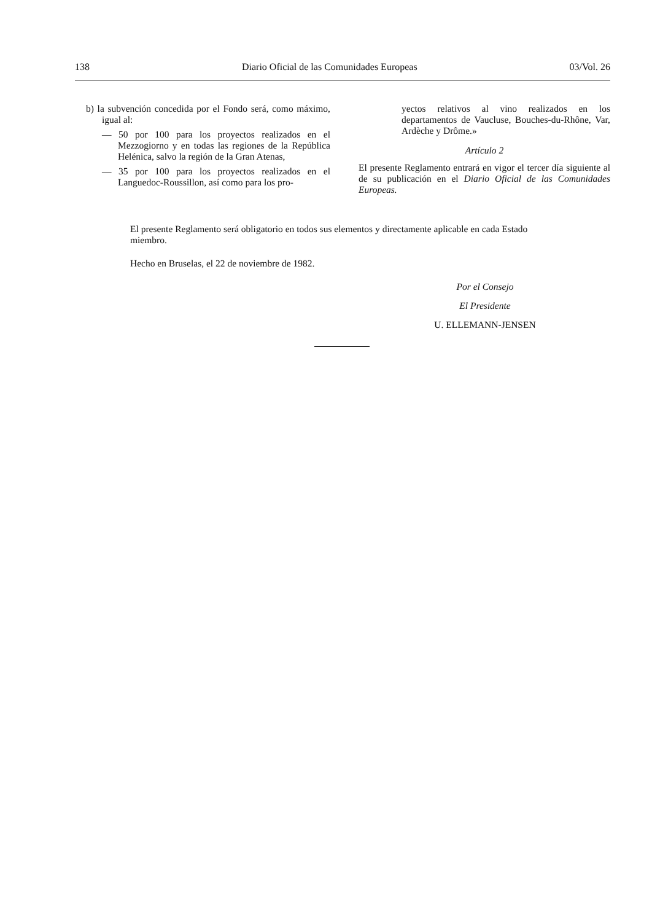138 Diario Oficial de las Comunidades Europeas 03/Vol. 26
b) la subvención concedida por el Fondo será, como máximo, igual al:
— 50 por 100 para los proyectos realizados en el Mezzogiorno y en todas las regiones de la República Helénica, salvo la región de la Gran Atenas,
— 35 por 100 para los proyectos realizados en el Languedoc-Roussillon, así como para los pro-
yectos relativos al vino realizados en los departamentos de Vaucluse, Bouches-du-Rhône, Var, Ardèche y Drôme.»
Artículo 2
El presente Reglamento entrará en vigor el tercer día siguiente al de su publicación en el Diario Oficial de las Comunidades Europeas.
El presente Reglamento será obligatorio en todos sus elementos y directamente aplicable en cada Estado miembro.
Hecho en Bruselas, el 22 de noviembre de 1982.
Por el Consejo
El Presidente
U. ELLEMANN-JENSEN